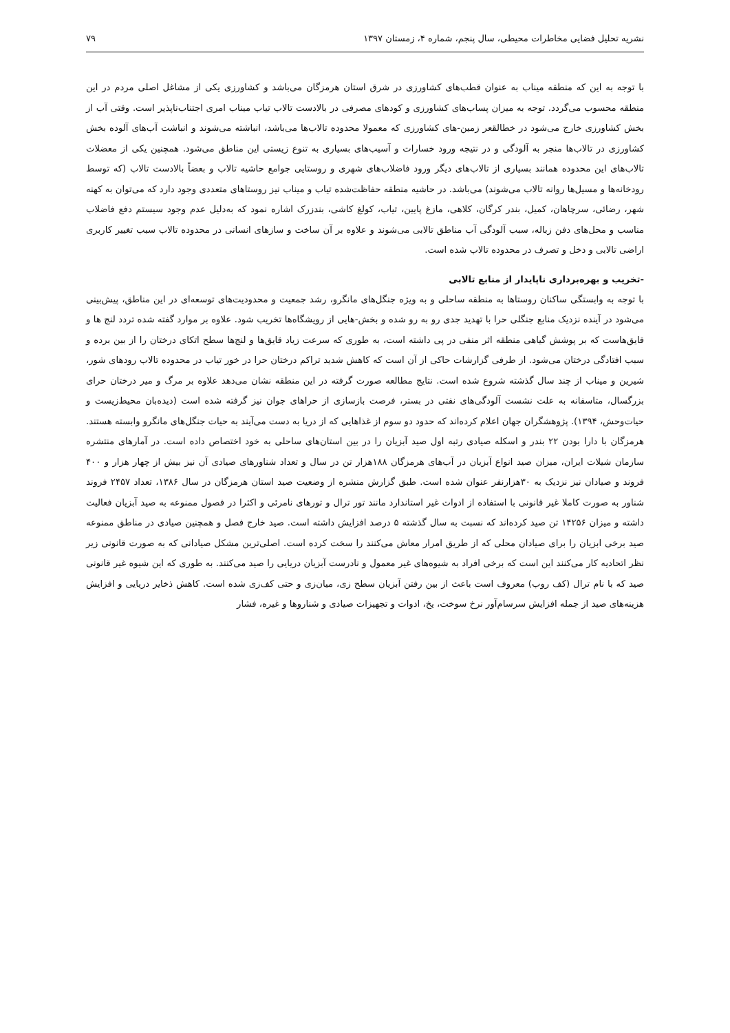نشریه تحلیل فضایی مخاطرات محیطی، سال پنجم، شماره ۴، زمستان ۱۳۹۷ ۷۹
با توجه به این که منطقه میناب به عنوان قطب‌های کشاورزی در شرق استان هرمزگان می‌باشد و کشاورزی یکی از مشاغل اصلی مردم در این منطقه محسوب می‌گردد. توجه به میزان پساب‌های کشاورزی و کودهای مصرفی در بالادست تالاب تیاب میناب امری اجتناب‌ناپذیر است. وقتی آب از بخش کشاورزی خارج می‌شود در خطالقعر زمین-های کشاورزی که معمولا محدوده تالاب‌ها می‌باشد، انباشته می‌شوند و انباشت آب‌های آلوده بخش کشاورزی در تالاب‌ها منجر به آلودگی و در نتیجه ورود خسارات و آسیب‌های بسیاری به تنوع زیستی این مناطق می‌شود. همچنین یکی از معضلات تالاب‌های این محدوده همانند بسیاری از تالاب‌های دیگر ورود فاضلاب‌های شهری و روستایی جوامع حاشیه تالاب و بعضاً بالادست تالاب (که توسط رودخانه‌ها و مسیل‌ها روانه تالاب می‌شوند) می‌باشد. در حاشیه منطقه حفاظت‌شده تیاب و میناب نیز روستاهای متعددی وجود دارد که می‌توان به کهنه شهر، رضائی، سرچاهان، کمیل، بندر کرگان، کلاهی، مازغ پایین، تیاب، کولغ کاشی، بندزرک اشاره نمود که به‌دلیل عدم وجود سیستم دفع فاضلاب مناسب و محل‌های دفن زباله، سبب آلودگی آب مناطق تالابی می‌شوند و علاوه بر آن ساخت و سازهای انسانی در محدوده تالاب سبب تغییر کاربری اراضی تالابی و دخل و تصرف در محدوده تالاب شده است.
-تخریب و بهره‌برداری ناپایدار از منابع تالابی
با توجه به وابستگی ساکنان روستاها به منطقه ساحلی و به ویژه جنگل‌های مانگرو، رشد جمعیت و محدودیت‌های توسعه‌ای در این مناطق، پیش‌بینی می‌شود در آینده نزدیک منابع جنگلی حرا با تهدید جدی رو به رو شده و بخش-هایی از رویشگاه‌ها تخریب شود. علاوه بر موارد گفته شده تردد لنج ها و قایق‌هاست که بر پوشش گیاهی منطقه اثر منفی در پی داشته است، به طوری که سرعت زیاد قایق‌ها و لنج‌ها سطح اتکای درختان را از بین برده و سبب افتادگی درختان می‌شود. از طرفی گزارشات حاکی از آن است که کاهش شدید تراکم درختان حرا در خور تیاب در محدوده تالاب رودهای شور، شیرین و میناب از چند سال گذشته شروع شده است. نتایج مطالعه صورت گرفته در این منطقه نشان می‌دهد علاوه بر مرگ و میر درختان حرای بزرگسال، متاسفانه به علت نشست آلودگی‌های نفتی در بستر، فرصت بازسازی از حراهای جوان نیز گرفته شده است (دیده‌بان محیط‌زیست و حیات‌وحش، ۱۳۹۴). پژوهشگران جهان اعلام کرده‌اند که حدود دو سوم از غذاهایی که از دریا به دست می‌آیند به حیات جنگل‌های مانگرو وابسته هستند. هرمزگان با دارا بودن ۲۲ بندر و اسکله صیادی رتبه اول صید آبزیان را در بین استان‌های ساحلی به خود اختصاص داده است. در آمارهای منتشره سازمان شیلات ایران، میزان صید انواع آبزیان در آب‌های هرمزگان ۱۸۸هزار تن در سال و تعداد شناورهای صیادی آن نیز بیش از چهار هزار و ۴۰۰ فروند و صیادان نیز نزدیک به ۳۰هزارنفر عنوان شده است. طبق گزارش منشره از وضعیت صید استان هرمزگان در سال ۱۳۸۶، تعداد ۲۴۵۷ فروند شناور به صورت کاملا غیر قانونی با استفاده از ادوات غیر استاندارد مانند تور ترال و تورهای نامرئی و اکثرا در فصول ممنوعه به صید آبزیان فعالیت داشته و میزان ۱۴۲۵۶ تن صید کرده‌اند که نسبت به سال گذشته ۵ درصد افزایش داشته است. صید خارج فصل و همچنین صیادی در مناطق ممنوعه صید برخی ابزیان را برای صیادان محلی که از طریق امرار معاش می‌کنند را سخت کرده است. اصلی‌ترین مشکل صیادانی که به صورت قانونی زیر نظر اتحادیه کار می‌کنند این است که برخی افراد به شیوه‌های غیر معمول و نادرست آبزیان دریایی را صید می‌کنند. به طوری که این شیوه غیر قانونی صید که با نام ترال (کف روب) معروف است باعث از بین رفتن آبزیان سطح زی، میان‌زی و حتی کف‌زی شده است. کاهش ذخایر دریایی و افزایش هزینه‌های صید از جمله افزایش سرسام‌آور نرخ سوخت، یخ، ادوات و تجهیزات صیادی و شناروها و غیره، فشار